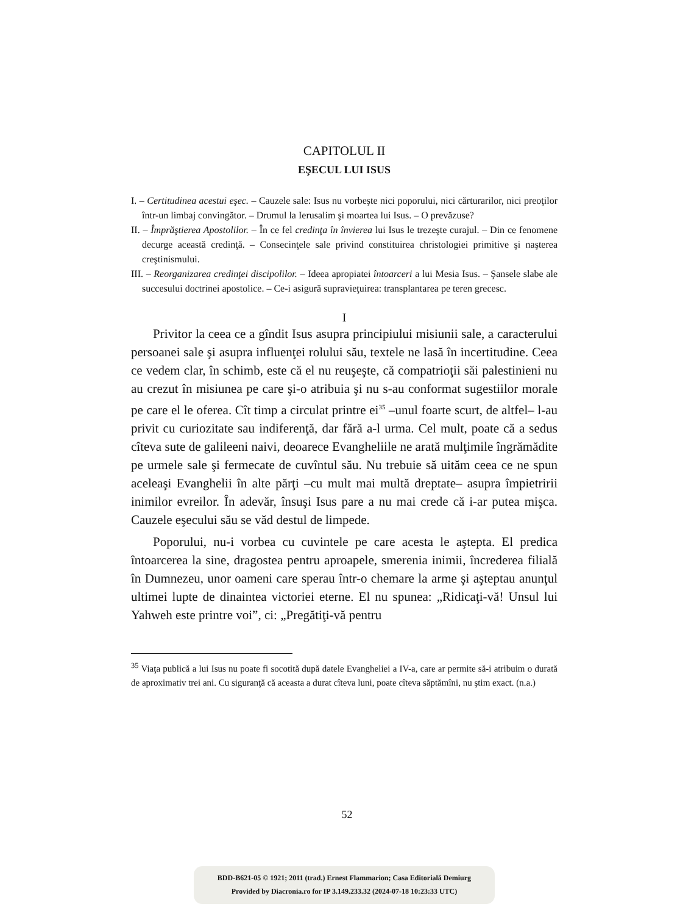CAPITOLUL II
EŞECUL LUI ISUS
I. – Certitudinea acestui eşec. – Cauzele sale: Isus nu vorbeşte nici poporului, nici cărturarilor, nici preoţilor într-un limbaj convingător. – Drumul la Ierusalim şi moartea lui Isus. – O prevăzuse?
II. – Împrăştierea Apostolilor. – În ce fel credinţa în învierea lui Isus le trezeşte curajul. – Din ce fenomene decurge această credinţă. – Consecinţele sale privind constituirea christologiei primitive şi naşterea creştinismului.
III. – Reorganizarea credinţei discipolilor. – Ideea apropiatei întoarceri a lui Mesia Isus. – Şansele slabe ale succesului doctrinei apostolice. – Ce-i asigură supravieţuirea: transplantarea pe teren grecesc.
I
Privitor la ceea ce a gîndit Isus asupra principiului misiunii sale, a caracterului persoanei sale şi asupra influenţei rolului său, textele ne lasă în incertitudine. Ceea ce vedem clar, în schimb, este că el nu reuşeşte, că compatrioţii săi palestinieni nu au crezut în misiunea pe care şi-o atribuia şi nu s-au conformat sugestiilor morale pe care el le oferea. Cît timp a circulat printre ei<sup>35</sup> –unul foarte scurt, de altfel– l-au privit cu curiozitate sau indiferenţă, dar fără a-l urma. Cel mult, poate că a sedus cîteva sute de galileeni naivi, deoarece Evangheliile ne arată mulţimile îngrămădite pe urmele sale şi fermecate de cuvîntul său. Nu trebuie să uităm ceea ce ne spun aceleaşi Evanghelii în alte părţi –cu mult mai multă dreptate– asupra împietririi inimilor evreilor. În adevăr, însuşi Isus pare a nu mai crede că i-ar putea mişca. Cauzele eşecului său se văd destul de limpede.
Poporului, nu-i vorbea cu cuvintele pe care acesta le aştepta. El predica întoarcerea la sine, dragostea pentru aproapele, smerenia inimii, încrederea filială în Dumnezeu, unor oameni care sperau într-o chemare la arme şi aşteptau anunţul ultimei lupte de dinaintea victoriei eterne. El nu spunea: „Ridicaţi-vă! Unsul lui Yahweh este printre voi”, ci: „Pregătiţi-vă pentru
<sup>35</sup> Viaţa publică a lui Isus nu poate fi socotită după datele Evangheliei a IV-a, care ar permite să-i atribuim o durată de aproximativ trei ani. Cu siguranţă că aceasta a durat cîteva luni, poate cîteva săptămîni, nu ştim exact. (n.a.)
52
BDD-B621-05 © 1921; 2011 (trad.) Ernest Flammarion; Casa Editorială Demiurg
Provided by Diacronia.ro for IP 3.149.233.32 (2024-07-18 10:23:33 UTC)